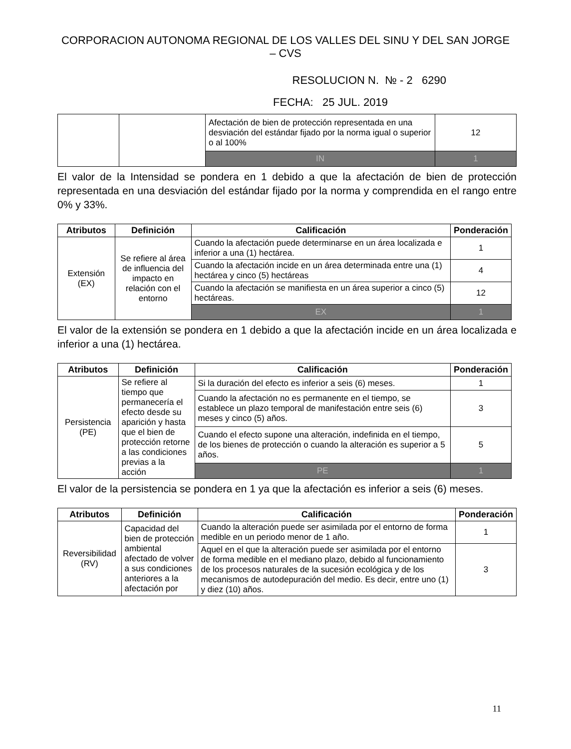CORPORACION AUTONOMA REGIONAL DE LOS VALLES DEL SINU Y DEL SAN JORGE – CVS
RESOLUCION N. № - 2 6290
FECHA: 25 JUL. 2019
| | | Afectación de bien de protección representada en una desviación del estándar fijado por la norma igual o superior o al 100% | 12 |
| | | IN | 1 |
El valor de la Intensidad se pondera en 1 debido a que la afectación de bien de protección representada en una desviación del estándar fijado por la norma y comprendida en el rango entre 0% y 33%.
| Atributos | Definición | Calificación | Ponderación |
| --- | --- | --- | --- |
| Extensión (EX) | Se refiere al área de influencia del impacto en relación con el entorno | Cuando la afectación puede determinarse en un área localizada e inferior a una (1) hectárea. | 1 |
| | | Cuando la afectación incide en un área determinada entre una (1) hectárea y cinco (5) hectáreas | 4 |
| | | Cuando la afectación se manifiesta en un área superior a cinco (5) hectáreas. | 12 |
| | | EX | 1 |
El valor de la extensión se pondera en 1 debido a que la afectación incide en un área localizada e inferior a una (1) hectárea.
| Atributos | Definición | Calificación | Ponderación |
| --- | --- | --- | --- |
| Persistencia (PE) | Se refiere al tiempo que permanecería el efecto desde su aparición y hasta que el bien de protección retorne a las condiciones previas a la acción | Si la duración del efecto es inferior a seis (6) meses. | 1 |
| | | Cuando la afectación no es permanente en el tiempo, se establece un plazo temporal de manifestación entre seis (6) meses y cinco (5) años. | 3 |
| | | Cuando el efecto supone una alteración, indefinida en el tiempo, de los bienes de protección o cuando la alteración es superior a 5 años. | 5 |
| | | PE | 1 |
El valor de la persistencia se pondera en 1 ya que la afectación es inferior a seis (6) meses.
| Atributos | Definición | Calificación | Ponderación |
| --- | --- | --- | --- |
| Reversibilidad (RV) | Capacidad del bien de protección ambiental afectado de volver a sus condiciones anteriores a la afectación por | Cuando la alteración puede ser asimilada por el entorno de forma medible en un periodo menor de 1 año. | 1 |
| | | Aquel en el que la alteración puede ser asimilada por el entorno de forma medible en el mediano plazo, debido al funcionamiento de los procesos naturales de la sucesión ecológica y de los mecanismos de autodepuración del medio. Es decir, entre uno (1) y diez (10) años. | 3 |
11